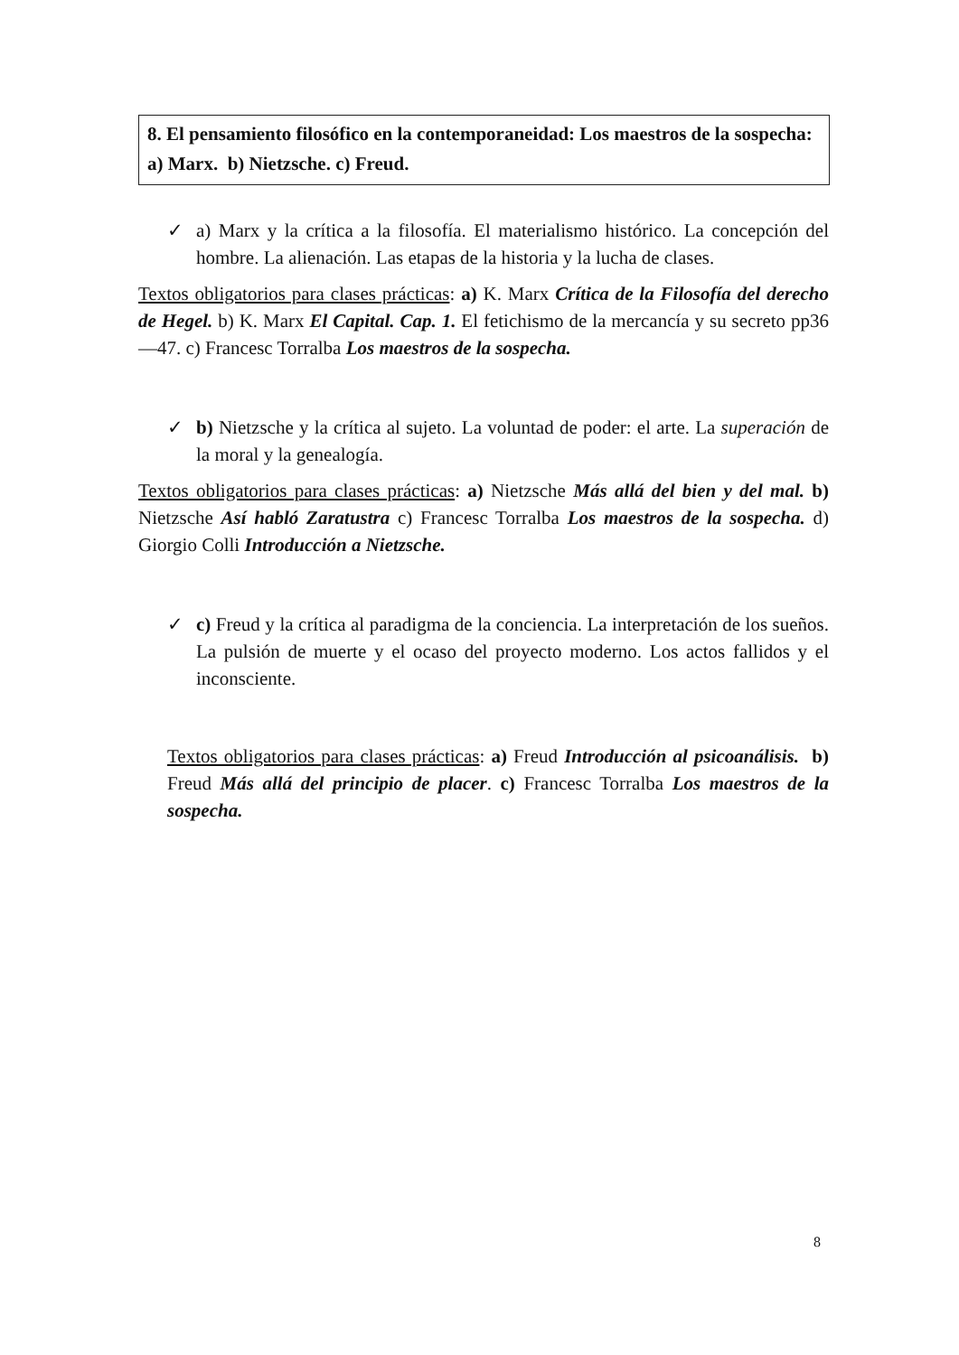8. El pensamiento filosófico en la contemporaneidad: Los maestros de la sospecha: a) Marx. b) Nietzsche. c) Freud.
✓ a) Marx y la crítica a la filosofía. El materialismo histórico. La concepción del hombre. La alienación. Las etapas de la historia y la lucha de clases.
Textos obligatorios para clases prácticas: a) K. Marx Crítica de la Filosofía del derecho de Hegel. b) K. Marx El Capital. Cap. 1. El fetichismo de la mercancía y su secreto pp36—47. c) Francesc Torralba Los maestros de la sospecha.
✓ b) Nietzsche y la crítica al sujeto. La voluntad de poder: el arte. La superación de la moral y la genealogía.
Textos obligatorios para clases prácticas: a) Nietzsche Más allá del bien y del mal. b) Nietzsche Así habló Zaratustra c) Francesc Torralba Los maestros de la sospecha. d) Giorgio Colli Introducción a Nietzsche.
✓ c) Freud y la crítica al paradigma de la conciencia. La interpretación de los sueños. La pulsión de muerte y el ocaso del proyecto moderno. Los actos fallidos y el inconsciente.
Textos obligatorios para clases prácticas: a) Freud Introducción al psicoanálisis. b) Freud Más allá del principio de placer. c) Francesc Torralba Los maestros de la sospecha.
8